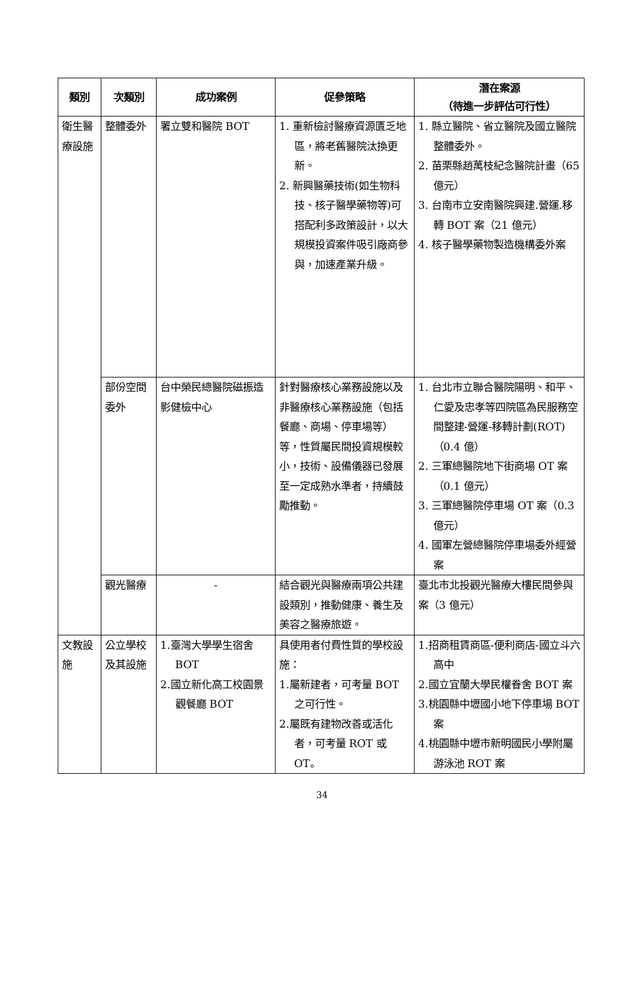| 類別 | 次類別 | 成功案例 | 促參策略 | 潛在案源 （待進一步評估可行性） |
| --- | --- | --- | --- | --- |
| 衛生醫療設施 | 整體委外 | 署立雙和醫院 BOT | 1. 重新檢討醫療資源匱乏地區，將老舊醫院汰換更新。 2. 新興醫藥技術(如生物科技、核子醫學藥物等)可搭配利多政策設計，以大規模投資案件吸引廠商參與，加速產業升級。 | 1. 縣立醫院、省立醫院及國立醫院整體委外。 2. 苗栗縣趙萬枝紀念醫院計畫（65 億元） 3. 台南市立安南醫院興建.營運.移轉 BOT 案（21 億元） 4. 核子醫學藥物製造機構委外案 |
| | 部份空間委外 | 台中榮民總醫院磁振造影健檢中心 | 針對醫療核心業務設施以及非醫療核心業務設施（包括餐廳、商場、停車場等）等，性質屬民間投資規模較小，技術、設備儀器已發展至一定成熟水準者，持續鼓勵推動。 | 1. 台北市立聯合醫院陽明、和平、仁愛及忠孝等四院區為民服務空間整建-營運-移轉計劃(ROT)（0.4 億） 2. 三軍總醫院地下街商場 OT 案（0.1 億元） 3. 三軍總醫院停車場 OT 案（0.3 億元） 4. 國軍左營總醫院停車場委外經營案 |
| | 觀光醫療 | - | 結合觀光與醫療兩項公共建設類別，推動健康、養生及美容之醫療旅遊。 | 臺北市北投觀光醫療大樓民間參與案（3 億元） |
| 文教設施 | 公立學校及其設施 | 1.臺灣大學學生宿舍 BOT 2.國立新化高工校園景觀餐廳 BOT | 具使用者付費性質的學校設施： 1.屬新建者，可考量 BOT 之可行性。 2.屬既有建物改善或活化者，可考量 ROT 或 OT。 | 1.招商租賃商區-便利商店-國立斗六高中 2.國立宜蘭大學民權眷舍 BOT 案 3.桃園縣中壢國小地下停車場 BOT 案 4.桃園縣中壢市新明國民小學附屬游泳池 ROT 案 |
34